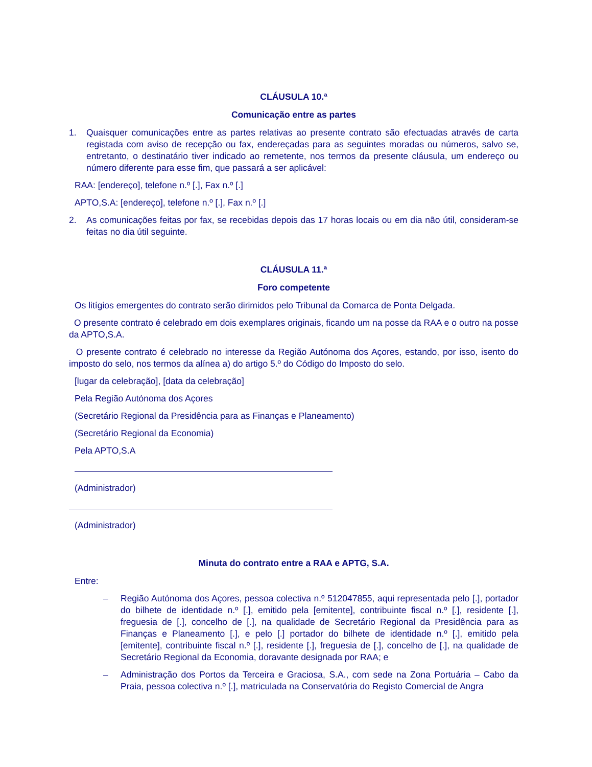CLÁUSULA 10.ª
Comunicação entre as partes
1. Quaisquer comunicações entre as partes relativas ao presente contrato são efectuadas através de carta registada com aviso de recepção ou fax, endereçadas para as seguintes moradas ou números, salvo se, entretanto, o destinatário tiver indicado ao remetente, nos termos da presente cláusula, um endereço ou número diferente para esse fim, que passará a ser aplicável:
RAA: [endereço], telefone n.º [.], Fax n.º [.]
APTO,S.A: [endereço], telefone n.º [.], Fax n.º [.]
2. As comunicações feitas por fax, se recebidas depois das 17 horas locais ou em dia não útil, consideram-se feitas no dia útil seguinte.
CLÁUSULA 11.ª
Foro competente
Os litígios emergentes do contrato serão dirimidos pelo Tribunal da Comarca de Ponta Delgada.
O presente contrato é celebrado em dois exemplares originais, ficando um na posse da RAA e o outro na posse da APTO,S.A.
O presente contrato é celebrado no interesse da Região Autónoma dos Açores, estando, por isso, isento do imposto do selo, nos termos da alínea a) do artigo 5.º do Código do Imposto do selo.
[lugar da celebração], [data da celebração]
Pela Região Autónoma dos Açores
(Secretário Regional da Presidência para as Finanças e Planeamento)
(Secretário Regional da Economia)
Pela APTO,S.A
(Administrador)
(Administrador)
Minuta do contrato entre a RAA e APTG, S.A.
Entre:
– Região Autónoma dos Açores, pessoa colectiva n.º 512047855, aqui representada pelo [.], portador do bilhete de identidade n.º [.], emitido pela [emitente], contribuinte fiscal n.º [.], residente [.], freguesia de [.], concelho de [.], na qualidade de Secretário Regional da Presidência para as Finanças e Planeamento [.], e pelo [.] portador do bilhete de identidade n.º [.], emitido pela [emitente], contribuinte fiscal n.º [.], residente [.], freguesia de [.], concelho de [.], na qualidade de Secretário Regional da Economia, doravante designada por RAA; e
– Administração dos Portos da Terceira e Graciosa, S.A., com sede na Zona Portuária – Cabo da Praia, pessoa colectiva n.º [.], matriculada na Conservatória do Registo Comercial de Angra